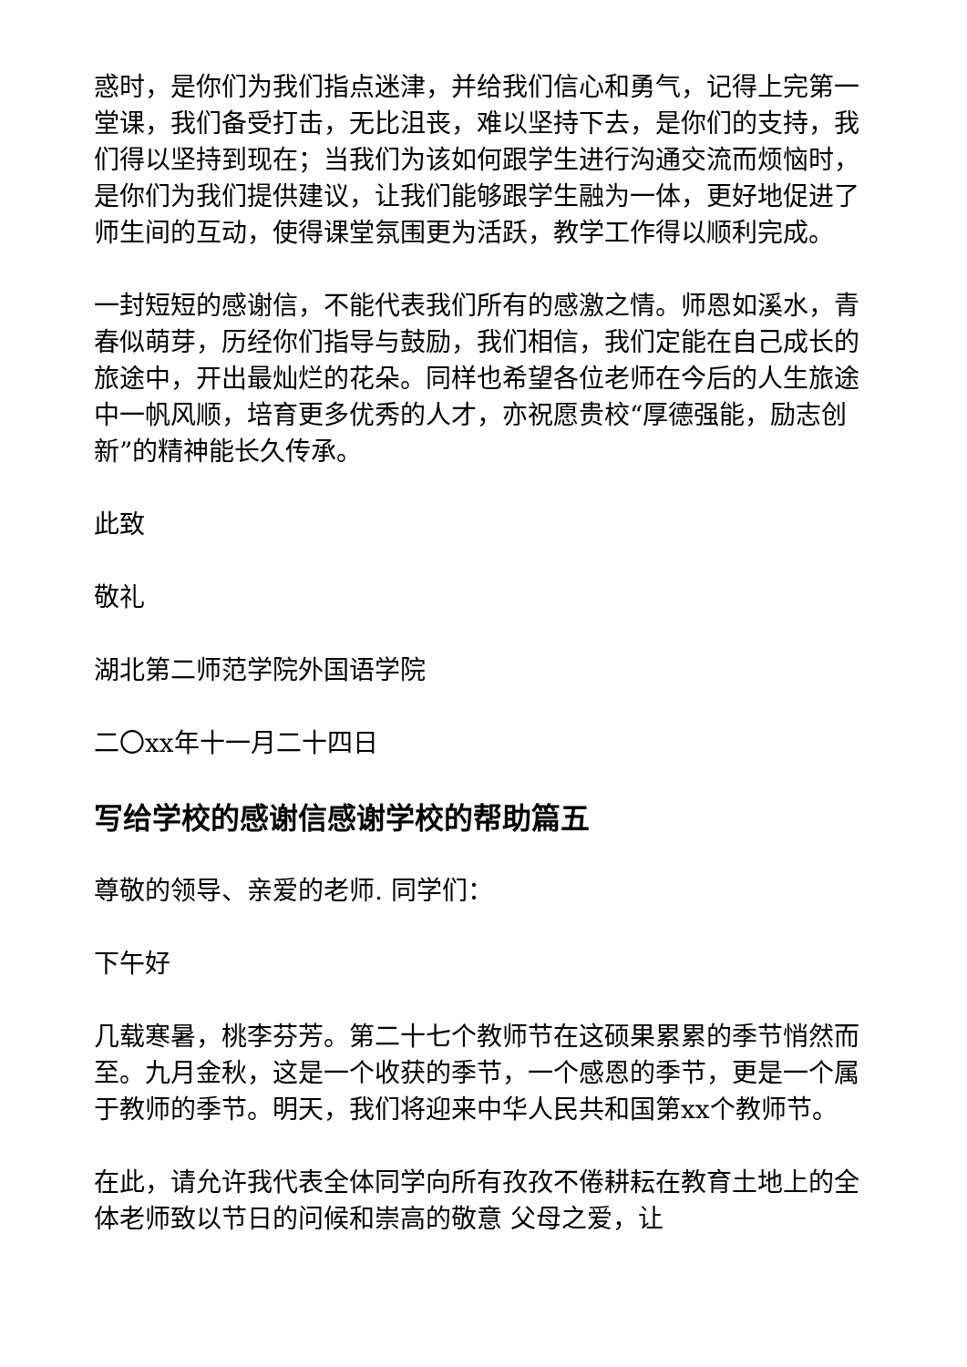惑时，是你们为我们指点迷津，并给我们信心和勇气，记得上完第一堂课，我们备受打击，无比沮丧，难以坚持下去，是你们的支持，我们得以坚持到现在；当我们为该如何跟学生进行沟通交流而烦恼时，是你们为我们提供建议，让我们能够跟学生融为一体，更好地促进了师生间的互动，使得课堂氛围更为活跃，教学工作得以顺利完成。
一封短短的感谢信，不能代表我们所有的感激之情。师恩如溪水，青春似萌芽，历经你们指导与鼓励，我们相信，我们定能在自己成长的旅途中，开出最灿烂的花朵。同样也希望各位老师在今后的人生旅途中一帆风顺，培育更多优秀的人才，亦祝愿贵校“厚德强能，励志创新”的精神能长久传承。
此致
敬礼
湖北第二师范学院外国语学院
二〇xx年十一月二十四日
写给学校的感谢信感谢学校的帮助篇五
尊敬的领导、亲爱的老师. 同学们：
下午好
几载寒暑，桃李芬芳。第二十七个教师节在这硕果累累的季节悄然而至。九月金秋，这是一个收获的季节，一个感恩的季节，更是一个属于教师的季节。明天，我们将迎来中华人民共和国第xx个教师节。
在此，请允许我代表全体同学向所有孜孜不倦耕耘在教育土地上的全体老师致以节日的问候和崇高的敬意 父母之爱，让